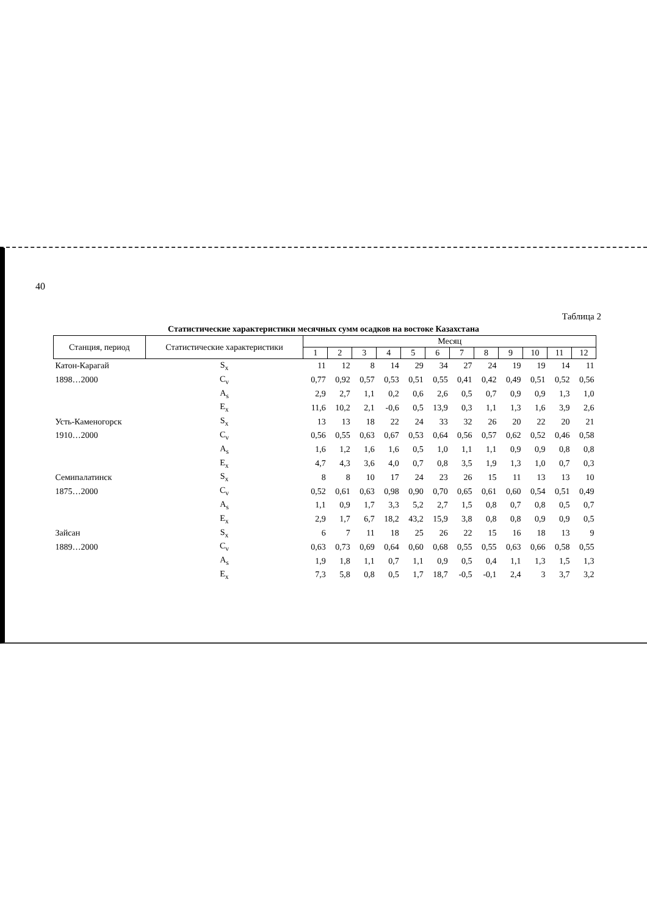40
Таблица 2
Статистические характеристики месячных сумм осадков на востоке Казахстана
| Станция, период | Статистические характеристики | Месяц | | | | | | | | | | | |
| --- | --- | --- | --- | --- | --- | --- | --- | --- | --- | --- | --- | --- | --- |
| | | 1 | 2 | 3 | 4 | 5 | 6 | 7 | 8 | 9 | 10 | 11 | 12 |
| Катон-Карагай | S<sub>x</sub> | 11 | 12 | 8 | 14 | 29 | 34 | 27 | 24 | 19 | 19 | 14 | 11 |
| 1898…2000 | C<sub>v</sub> | 0,77 | 0,92 | 0,57 | 0,53 | 0,51 | 0,55 | 0,41 | 0,42 | 0,49 | 0,51 | 0,52 | 0,56 |
| | A<sub>s</sub> | 2,9 | 2,7 | 1,1 | 0,2 | 0,6 | 2,6 | 0,5 | 0,7 | 0,9 | 0,9 | 1,3 | 1,0 |
| | E<sub>x</sub> | 11,6 | 10,2 | 2,1 | -0,6 | 0,5 | 13,9 | 0,3 | 1,1 | 1,3 | 1,6 | 3,9 | 2,6 |
| Усть-Каменогорск | S<sub>x</sub> | 13 | 13 | 18 | 22 | 24 | 33 | 32 | 26 | 20 | 22 | 20 | 21 |
| 1910…2000 | C<sub>v</sub> | 0,56 | 0,55 | 0,63 | 0,67 | 0,53 | 0,64 | 0,56 | 0,57 | 0,62 | 0,52 | 0,46 | 0,58 |
| | A<sub>s</sub> | 1,6 | 1,2 | 1,6 | 1,6 | 0,5 | 1,0 | 1,1 | 1,1 | 0,9 | 0,9 | 0,8 | 0,8 |
| | E<sub>x</sub> | 4,7 | 4,3 | 3,6 | 4,0 | 0,7 | 0,8 | 3,5 | 1,9 | 1,3 | 1,0 | 0,7 | 0,3 |
| Семипалатинск | S<sub>x</sub> | 8 | 8 | 10 | 17 | 24 | 23 | 26 | 15 | 11 | 13 | 13 | 10 |
| 1875…2000 | C<sub>v</sub> | 0,52 | 0,61 | 0,63 | 0,98 | 0,90 | 0,70 | 0,65 | 0,61 | 0,60 | 0,54 | 0,51 | 0,49 |
| | A<sub>s</sub> | 1,1 | 0,9 | 1,7 | 3,3 | 5,2 | 2,7 | 1,5 | 0,8 | 0,7 | 0,8 | 0,5 | 0,7 |
| | E<sub>x</sub> | 2,9 | 1,7 | 6,7 | 18,2 | 43,2 | 15,9 | 3,8 | 0,8 | 0,8 | 0,9 | 0,9 | 0,5 |
| Зайсан | S<sub>x</sub> | 6 | 7 | 11 | 18 | 25 | 26 | 22 | 15 | 16 | 18 | 13 | 9 |
| 1889…2000 | C<sub>v</sub> | 0,63 | 0,73 | 0,69 | 0,64 | 0,60 | 0,68 | 0,55 | 0,55 | 0,63 | 0,66 | 0,58 | 0,55 |
| | A<sub>s</sub> | 1,9 | 1,8 | 1,1 | 0,7 | 1,1 | 0,9 | 0,5 | 0,4 | 1,1 | 1,3 | 1,5 | 1,3 |
| | E<sub>x</sub> | 7,3 | 5,8 | 0,8 | 0,5 | 1,7 | 18,7 | -0,5 | -0,1 | 2,4 | 3 | 3,7 | 3,2 |